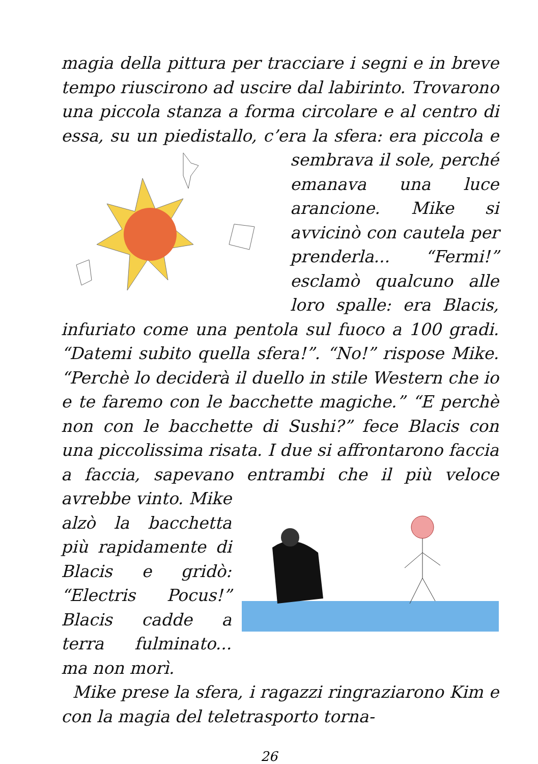magia della pittura per tracciare i segni e in breve tempo riuscirono ad uscire dal labirinto. Trovarono una piccola stanza a forma circolare e al centro di essa, su un piedistallo, c’era la sfera: era piccola e sembrava il sole, perché emanava una luce arancione. Mike si avvicinò con cautela per prenderla... “Fermi!” esclamò qualcuno alle loro spalle: era Blacis, infuriato come una pentola sul fuoco a 100 gradi. “Datemi subito quella sfera!”. “No!” rispose Mike. “Perchè lo deciderà il duello in stile Western che io e te faremo con le bacchette magiche.” “E perchè non con le bacchette di Sushi?” fece Blacis con una piccolissima risata. I due si affrontarono faccia a faccia, sapevano entrambi che il più veloce avrebbe vinto. Mike alzò la bacchetta più rapidamente di Blacis e gridò: “Electris Pocus!” Blacis cadde a terra fulminato... ma non morì.
Mike prese la sfera, i ragazzi ringraziarono Kim e con la magia del teletrasporto torna-
26